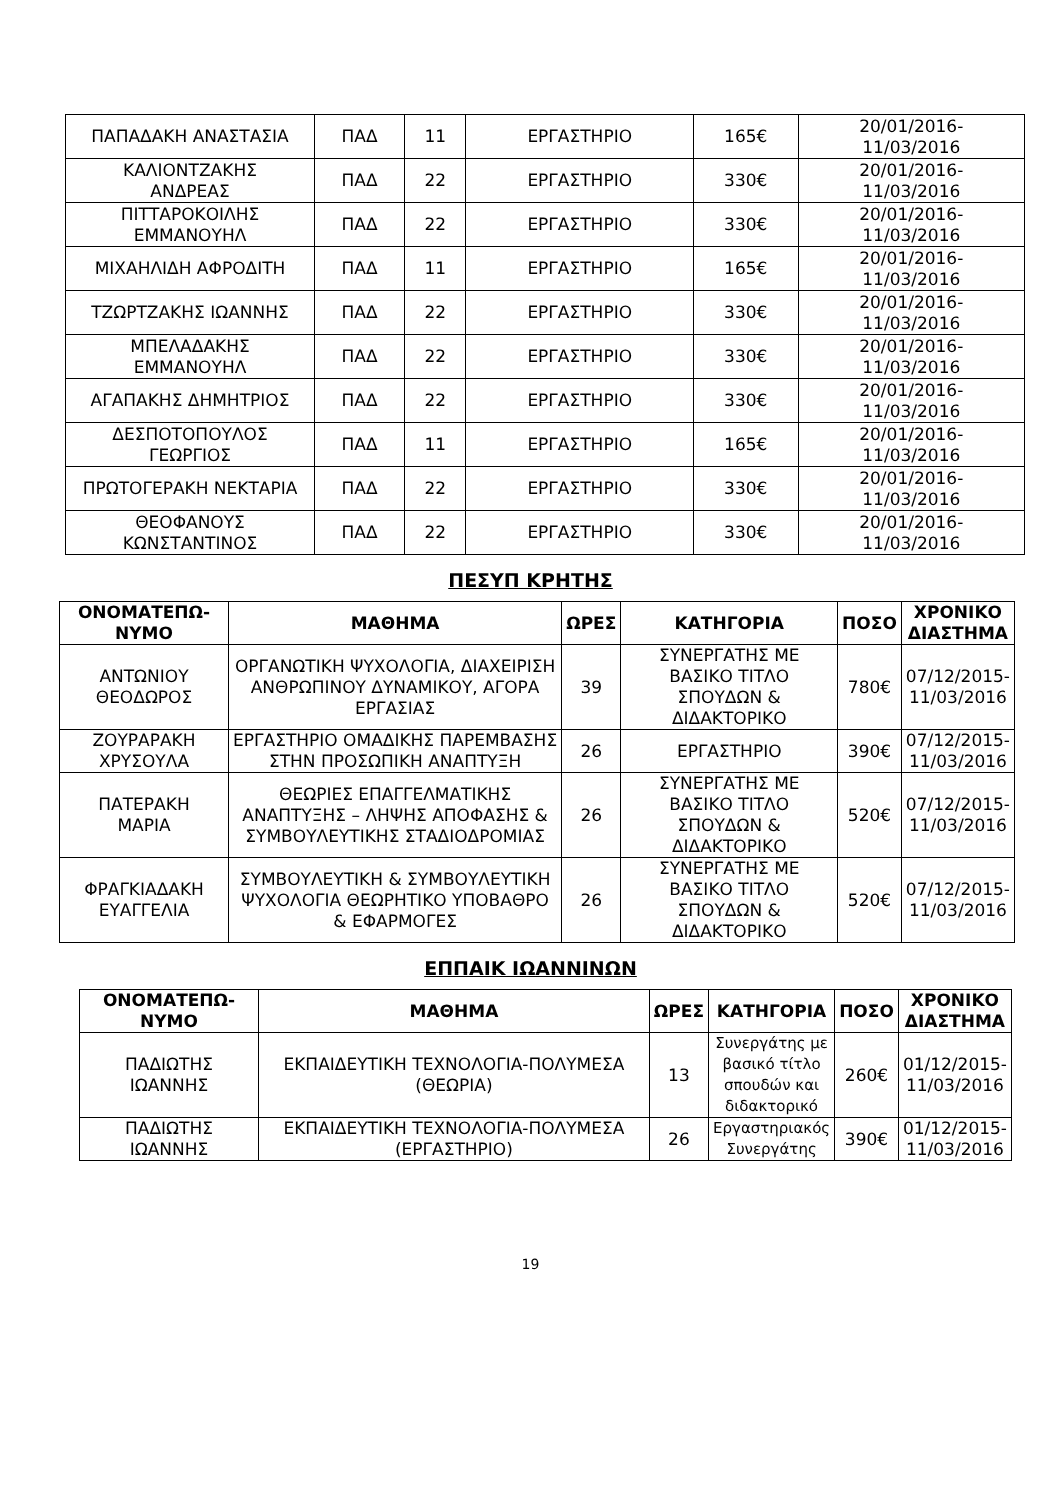| ΠΑΠΑΔΑΚΗ ΑΝΑΣΤΑΣΙΑ | ΠΑΔ | 11 | ΕΡΓΑΣΤΗΡΙΟ | 165€ | 20/01/2016- 11/03/2016 |
| ΚΑΛΙΟΝΤΖΑΚΗΣ ΑΝΔΡΕΑΣ | ΠΑΔ | 22 | ΕΡΓΑΣΤΗΡΙΟ | 330€ | 20/01/2016- 11/03/2016 |
| ΠΙΤΤΑΡΟΚΟΙΛΗΣ ΕΜΜΑΝΟΥΗΛ | ΠΑΔ | 22 | ΕΡΓΑΣΤΗΡΙΟ | 330€ | 20/01/2016- 11/03/2016 |
| ΜΙΧΑΗΛΙΔΗ ΑΦΡΟΔΙΤΗ | ΠΑΔ | 11 | ΕΡΓΑΣΤΗΡΙΟ | 165€ | 20/01/2016- 11/03/2016 |
| ΤΖΩΡΤΖΑΚΗΣ ΙΩΑΝΝΗΣ | ΠΑΔ | 22 | ΕΡΓΑΣΤΗΡΙΟ | 330€ | 20/01/2016- 11/03/2016 |
| ΜΠΕΛΑΔΑΚΗΣ ΕΜΜΑΝΟΥΗΛ | ΠΑΔ | 22 | ΕΡΓΑΣΤΗΡΙΟ | 330€ | 20/01/2016- 11/03/2016 |
| ΑΓΑΠΑΚΗΣ ΔΗΜΗΤΡΙΟΣ | ΠΑΔ | 22 | ΕΡΓΑΣΤΗΡΙΟ | 330€ | 20/01/2016- 11/03/2016 |
| ΔΕΣΠΟΤΟΠΟΥΛΟΣ ΓΕΩΡΓΙΟΣ | ΠΑΔ | 11 | ΕΡΓΑΣΤΗΡΙΟ | 165€ | 20/01/2016- 11/03/2016 |
| ΠΡΩΤΟΓΕΡΑΚΗ ΝΕΚΤΑΡΙΑ | ΠΑΔ | 22 | ΕΡΓΑΣΤΗΡΙΟ | 330€ | 20/01/2016- 11/03/2016 |
| ΘΕΟΦΑΝΟΥΣ ΚΩΝΣΤΑΝΤΙΝΟΣ | ΠΑΔ | 22 | ΕΡΓΑΣΤΗΡΙΟ | 330€ | 20/01/2016- 11/03/2016 |
ΠΕΣΥΠ ΚΡΗΤΗΣ
| ΟΝΟΜΑΤΕΠΩ- ΝΥΜΟ | ΜΑΘΗΜΑ | ΩΡΕΣ | ΚΑΤΗΓΟΡΙΑ | ΠΟΣΟ | ΧΡΟΝΙΚΟ ΔΙΑΣΤΗΜΑ |
| --- | --- | --- | --- | --- | --- |
| ΑΝΤΩΝΙΟΥ ΘΕΟΔΩΡΟΣ | ΟΡΓΑΝΩΤΙΚΗ ΨΥΧΟΛΟΓΙΑ, ΔΙΑΧΕΙΡΙΣΗ ΑΝΘΡΩΠΙΝΟΥ ΔΥΝΑΜΙΚΟΥ, ΑΓΟΡΑ ΕΡΓΑΣΙΑΣ | 39 | ΣΥΝΕΡΓΑΤΗΣ ΜΕ ΒΑΣΙΚΟ ΤΙΤΛΟ ΣΠΟΥΔΩΝ & ΔΙΔΑΚΤΟΡΙΚΟ | 780€ | 07/12/2015- 11/03/2016 |
| ΖΟΥΡΑΡΑΚΗ ΧΡΥΣΟΥΛΑ | ΕΡΓΑΣΤΗΡΙΟ ΟΜΑΔΙΚΗΣ ΠΑΡΕΜΒΑΣΗΣ ΣΤΗΝ ΠΡΟΣΩΠΙΚΗ ΑΝΑΠΤΥΞΗ | 26 | ΕΡΓΑΣΤΗΡΙΟ | 390€ | 07/12/2015- 11/03/2016 |
| ΠΑΤΕΡΑΚΗ ΜΑΡΙΑ | ΘΕΩΡΙΕΣ ΕΠΑΓΓΕΛΜΑΤΙΚΗΣ ΑΝΑΠΤΥΞΗΣ – ΛΗΨΗΣ ΑΠΟΦΑΣΗΣ & ΣΥΜΒΟΥΛΕΥΤΙΚΗΣ ΣΤΑΔΙΟΔΡΟΜΙΑΣ | 26 | ΣΥΝΕΡΓΑΤΗΣ ΜΕ ΒΑΣΙΚΟ ΤΙΤΛΟ ΣΠΟΥΔΩΝ & ΔΙΔΑΚΤΟΡΙΚΟ | 520€ | 07/12/2015- 11/03/2016 |
| ΦΡΑΓΚΙΑΔΑΚΗ ΕΥΑΓΓΕΛΙΑ | ΣΥΜΒΟΥΛΕΥΤΙΚΗ & ΣΥΜΒΟΥΛΕΥΤΙΚΗ ΨΥΧΟΛΟΓΙΑ ΘΕΩΡΗΤΙΚΟ ΥΠΟΒΑΘΡΟ & ΕΦΑΡΜΟΓΕΣ | 26 | ΣΥΝΕΡΓΑΤΗΣ ΜΕ ΒΑΣΙΚΟ ΤΙΤΛΟ ΣΠΟΥΔΩΝ & ΔΙΔΑΚΤΟΡΙΚΟ | 520€ | 07/12/2015- 11/03/2016 |
ΕΠΠΑΙΚ ΙΩΑΝΝΙΝΩΝ
| ΟΝΟΜΑΤΕΠΩ- ΝΥΜΟ | ΜΑΘΗΜΑ | ΩΡΕΣ | ΚΑΤΗΓΟΡΙΑ | ΠΟΣΟ | ΧΡΟΝΙΚΟ ΔΙΑΣΤΗΜΑ |
| --- | --- | --- | --- | --- | --- |
| ΠΑΔΙΩΤΗΣ ΙΩΑΝΝΗΣ | ΕΚΠΑΙΔΕΥΤΙΚΗ ΤΕΧΝΟΛΟΓΙΑ-ΠΟΛΥΜΕΣΑ (ΘΕΩΡΙΑ) | 13 | Συνεργάτης με βασικό τίτλο σπουδών και διδακτορικό | 260€ | 01/12/2015- 11/03/2016 |
| ΠΑΔΙΩΤΗΣ ΙΩΑΝΝΗΣ | ΕΚΠΑΙΔΕΥΤΙΚΗ ΤΕΧΝΟΛΟΓΙΑ-ΠΟΛΥΜΕΣΑ (ΕΡΓΑΣΤΗΡΙΟ) | 26 | Εργαστηριακός Συνεργάτης | 390€ | 01/12/2015- 11/03/2016 |
19